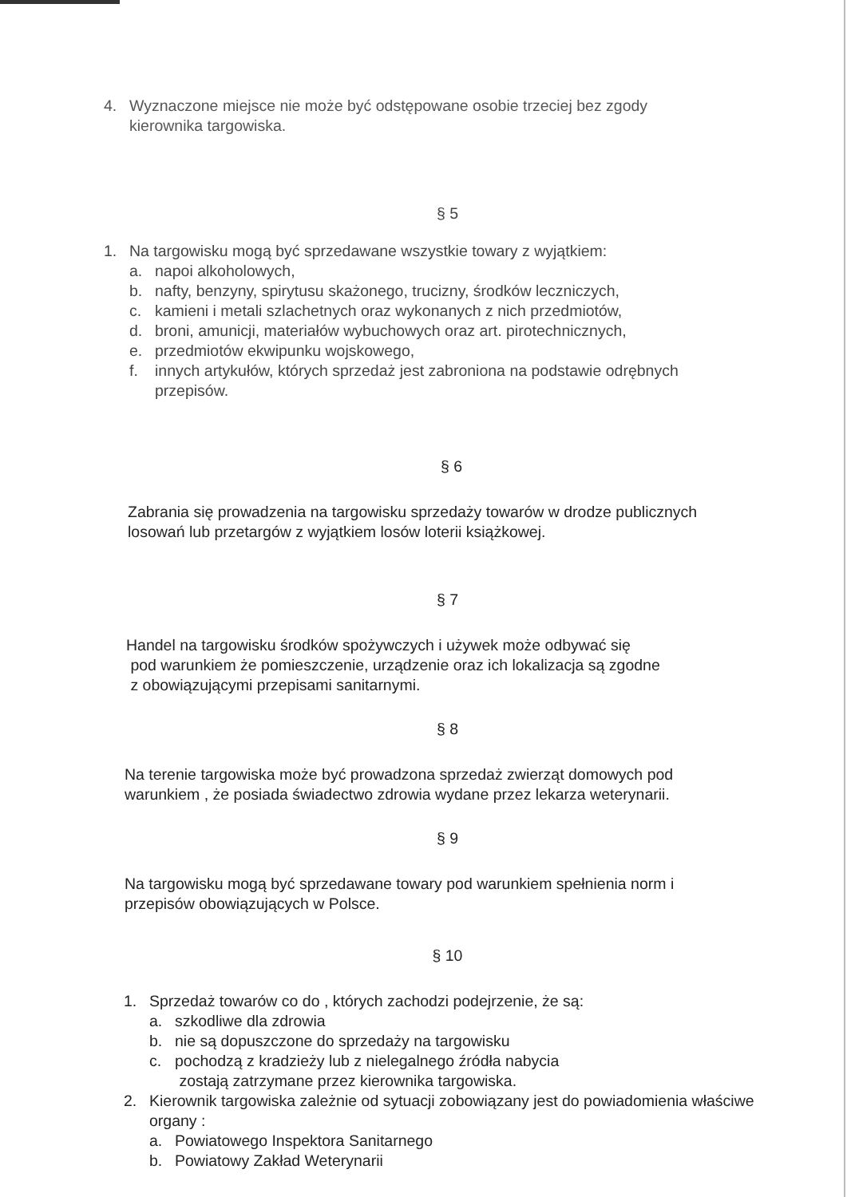4. Wyznaczone miejsce nie może być odstępowane osobie trzeciej bez zgody kierownika targowiska.
§ 5
1. Na targowisku mogą być sprzedawane wszystkie towary z wyjątkiem:
a. napoi alkoholowych,
b. nafty, benzyny, spirytusu skażonego, trucizny, środków leczniczych,
c. kamieni i metali szlachetnych oraz wykonanych z nich przedmiotów,
d. broni, amunicji, materiałów wybuchowych oraz art. pirotechnicznych,
e. przedmiotów ekwipunku wojskowego,
f. innych artykułów, których sprzedaż jest zabroniona na podstawie odrębnych przepisów.
§ 6
Zabrania się prowadzenia na targowisku sprzedaży towarów w drodze publicznych losowań lub przetargów z wyjątkiem losów loterii książkowej.
§ 7
Handel na targowisku środków spożywczych i używek może odbywać się
pod warunkiem że pomieszczenie, urządzenie oraz ich lokalizacja są zgodne
z obowiązującymi przepisami sanitarnymi.
§ 8
Na terenie targowiska może być prowadzona sprzedaż zwierząt domowych pod warunkiem , że posiada świadectwo zdrowia wydane przez lekarza weterynarii.
§ 9
Na targowisku mogą być sprzedawane towary pod warunkiem spełnienia norm i przepisów obowiązujących w Polsce.
§ 10
1. Sprzedaż towarów co do , których zachodzi podejrzenie, że są:
a. szkodliwe dla zdrowia
b. nie są dopuszczone do sprzedaży na targowisku
c. pochodzą z kradzieży lub z nielegalnego źródła nabycia
zostają zatrzymane przez kierownika targowiska.
2. Kierownik targowiska zależnie od sytuacji zobowiązany jest do powiadomienia właściwe organy :
a. Powiatowego Inspektora Sanitarnego
b. Powiatowy Zakład Weterynarii